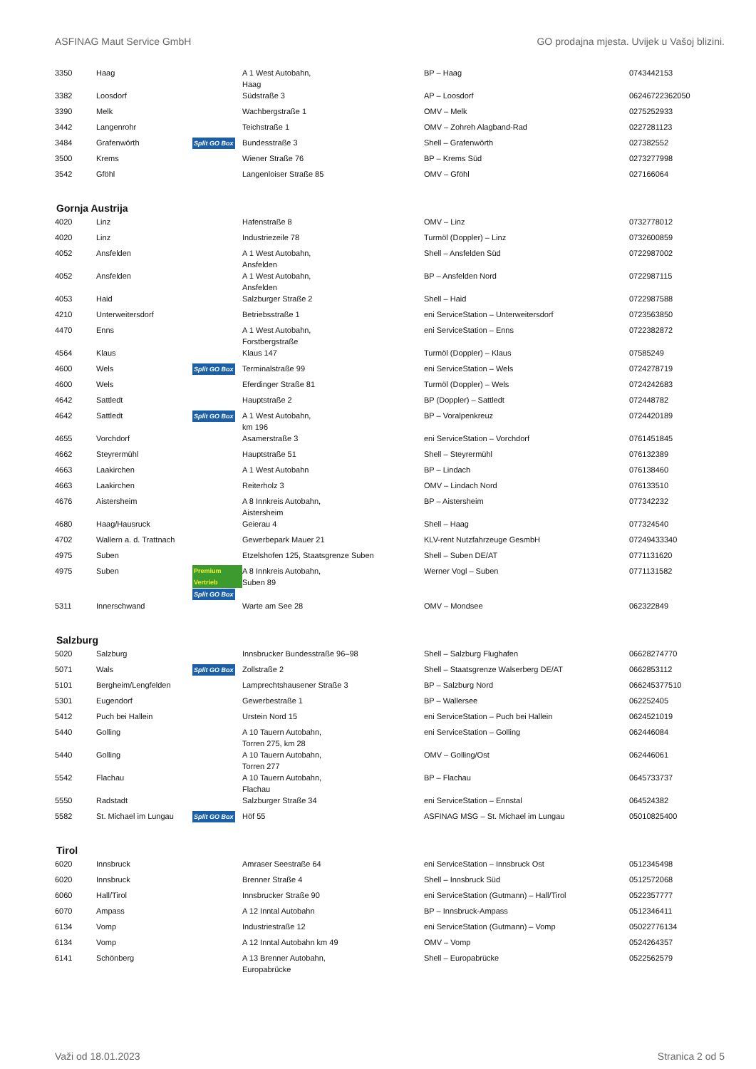ASFINAG Maut Service GmbH GO prodajna mjesta. Uvijek u Vašoj blizini.
| 3350 | Haag | | A 1 West Autobahn, Haag | BP – Haag | 0743442153 |
| 3382 | Loosdorf | | Südstraße 3 | AP – Loosdorf | 06246722362050 |
| 3390 | Melk | | Wachbergstraße 1 | OMV – Melk | 0275252933 |
| 3442 | Langenrohr | | Teichstraße 1 | OMV – Zohreh Alagband-Rad | 0227281123 |
| 3484 | Grafenwörth | Split GO Box | Bundesstraße 3 | Shell – Grafenwörth | 027382552 |
| 3500 | Krems | | Wiener Straße 76 | BP – Krems Süd | 0273277998 |
| 3542 | Gföhl | | Langenloiser Straße 85 | OMV – Gföhl | 027166064 |
Gornja Austrija
| 4020 | Linz | | Hafenstraße 8 | OMV – Linz | 0732778012 |
| 4020 | Linz | | Industriezeile 78 | Turmöl (Doppler) – Linz | 0732600859 |
| 4052 | Ansfelden | | A 1 West Autobahn, Ansfelden | Shell – Ansfelden Süd | 0722987002 |
| 4052 | Ansfelden | | A 1 West Autobahn, Ansfelden | BP – Ansfelden Nord | 0722987115 |
| 4053 | Haid | | Salzburger Straße 2 | Shell – Haid | 0722987588 |
| 4210 | Unterweitersdorf | | Betriebsstraße 1 | eni ServiceStation – Unterweitersdorf | 0723563850 |
| 4470 | Enns | | A 1 West Autobahn, Forstbergstraße | eni ServiceStation – Enns | 0722382872 |
| 4564 | Klaus | | Klaus 147 | Turmöl (Doppler) – Klaus | 07585249 |
| 4600 | Wels | Split GO Box | Terminalstraße 99 | eni ServiceStation – Wels | 0724278719 |
| 4600 | Wels | | Eferdinger Straße 81 | Turmöl (Doppler) – Wels | 0724242683 |
| 4642 | Sattledt | | Hauptstraße 2 | BP (Doppler) – Sattledt | 072448782 |
| 4642 | Sattledt | Split GO Box | A 1 West Autobahn, km 196 | BP – Voralpenkreuz | 0724420189 |
| 4655 | Vorchdorf | | Asamerstraße 3 | eni ServiceStation – Vorchdorf | 0761451845 |
| 4662 | Steyrermühl | | Hauptstraße 51 | Shell – Steyrermühl | 076132389 |
| 4663 | Laakirchen | | A 1 West Autobahn | BP – Lindach | 076138460 |
| 4663 | Laakirchen | | Reiterholz 3 | OMV – Lindach Nord | 076133510 |
| 4676 | Aistersheim | | A 8 Innkreis Autobahn, Aistersheim | BP – Aistersheim | 077342232 |
| 4680 | Haag/Hausruck | | Geierau 4 | Shell – Haag | 077324540 |
| 4702 | Wallern a. d. Trattnach | | Gewerbepark Mauer 21 | KLV-rent Nutzfahrzeuge GesmbH | 07249433340 |
| 4975 | Suben | | Etzelshofen 125, Staatsgrenze Suben | Shell – Suben DE/AT | 0771131620 |
| 4975 | Suben | Premium Vertrieb Split GO Box | A 8 Innkreis Autobahn, Suben 89 | Werner Vogl – Suben | 0771131582 |
| 5311 | Innerschwand | | Warte am See 28 | OMV – Mondsee | 062322849 |
Salzburg
| 5020 | Salzburg | | Innsbrucker Bundesstraße 96–98 | Shell – Salzburg Flughafen | 06628274770 |
| 5071 | Wals | Split GO Box | Zollstraße 2 | Shell – Staatsgrenze Walserberg DE/AT | 0662853112 |
| 5101 | Bergheim/Lengfelden | | Lamprechtshausener Straße 3 | BP – Salzburg Nord | 066245377510 |
| 5301 | Eugendorf | | Gewerbestraße 1 | BP – Wallersee | 062252405 |
| 5412 | Puch bei Hallein | | Urstein Nord 15 | eni ServiceStation – Puch bei Hallein | 0624521019 |
| 5440 | Golling | | A 10 Tauern Autobahn, Torren 275, km 28 | eni ServiceStation – Golling | 062446084 |
| 5440 | Golling | | A 10 Tauern Autobahn, Torren 277 | OMV – Golling/Ost | 062446061 |
| 5542 | Flachau | | A 10 Tauern Autobahn, Flachau | BP – Flachau | 0645733737 |
| 5550 | Radstadt | | Salzburger Straße 34 | eni ServiceStation – Ennstal | 064524382 |
| 5582 | St. Michael im Lungau | Split GO Box | Höf 55 | ASFINAG MSG – St. Michael im Lungau | 05010825400 |
Tirol
| 6020 | Innsbruck | | Amraser Seestraße 64 | eni ServiceStation – Innsbruck Ost | 0512345498 |
| 6020 | Innsbruck | | Brenner Straße 4 | Shell – Innsbruck Süd | 0512572068 |
| 6060 | Hall/Tirol | | Innsbrucker Straße 90 | eni ServiceStation (Gutmann) – Hall/Tirol | 0522357777 |
| 6070 | Ampass | | A 12 Inntal Autobahn | BP – Innsbruck-Ampass | 0512346411 |
| 6134 | Vomp | | Industriestraße 12 | eni ServiceStation (Gutmann) – Vomp | 05022776134 |
| 6134 | Vomp | | A 12 Inntal Autobahn km 49 | OMV – Vomp | 0524264357 |
| 6141 | Schönberg | | A 13 Brenner Autobahn, Europabrücke | Shell – Europabrücke | 0522562579 |
Važi od 18.01.2023 Stranica 2 od 5